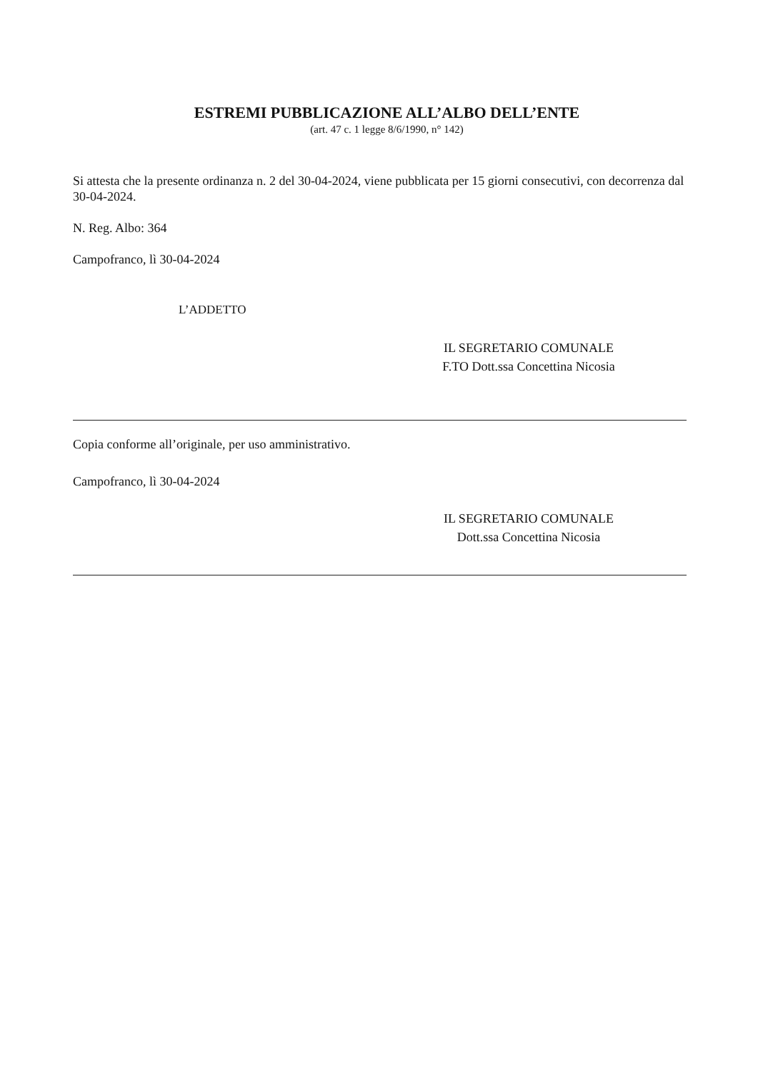ESTREMI PUBBLICAZIONE ALL’ALBO DELL’ENTE
(art. 47 c. 1 legge 8/6/1990, n° 142)
Si attesta che la presente ordinanza n. 2 del 30-04-2024, viene pubblicata per 15 giorni consecutivi, con decorrenza dal 30-04-2024.
N. Reg. Albo: 364
Campofranco, lì 30-04-2024
L’ADDETTO
IL SEGRETARIO COMUNALE
F.TO Dott.ssa Concettina Nicosia
Copia conforme all’originale, per uso amministrativo.
Campofranco, lì 30-04-2024
IL SEGRETARIO COMUNALE
Dott.ssa Concettina Nicosia